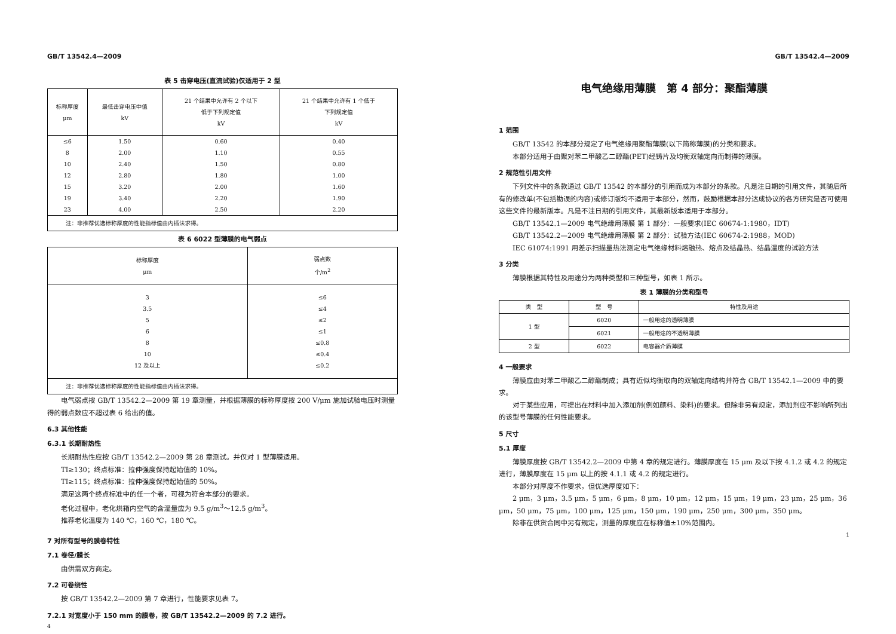GB/T 13542.4—2009
表 5 击穿电压(直流试验)仅适用于 2 型
| 标称厚度 μm | 最低击穿电压中值 kV | 21 个结果中允许有 2 个以下 低于下列规定值 kV | 21 个结果中允许有 1 个低于 下列规定值 kV |
| --- | --- | --- | --- |
| ≤6 | 1.50 | 0.60 | 0.40 |
| 8 | 2.00 | 1.10 | 0.55 |
| 10 | 2.40 | 1.50 | 0.80 |
| 12 | 2.80 | 1.80 | 1.00 |
| 15 | 3.20 | 2.00 | 1.60 |
| 19 | 3.40 | 2.20 | 1.90 |
| 23 | 4.00 | 2.50 | 2.20 |
| 注：非推荐优选标称厚度的性能指标值由内插法求得。 | | | |
表 6 6022 型薄膜的电气弱点
| 标称厚度 μm | 弱点数 个/m<sup>2</sup> |
| --- | --- |
| 3 | ≤6 |
| 3.5 | ≤4 |
| 5 | ≤2 |
| 6 | ≤1 |
| 8 | ≤0.8 |
| 10 | ≤0.4 |
| 12 及以上 | ≤0.2 |
| 注：非推荐优选标称厚度的性能指标值由内插法求得。 | |
电气弱点按 GB/T 13542.2—2009 第 19 章测量，并根据薄膜的标称厚度按 200 V/μm 施加试验电压时测量得的弱点数应不超过表 6 给出的值。
6.3 其他性能
6.3.1 长期耐热性
长期耐热性应按 GB/T 13542.2—2009 第 28 章测试。并仅对 1 型薄膜适用。
TI≥130；终点标准：拉伸强度保持起始值的 10%。
TI≥115；终点标准：拉伸强度保持起始值的 50%。
满足这两个终点标准中的任一个者，可视为符合本部分的要求。
老化过程中，老化烘箱内空气的含湿量应为 9.5 g/m<sup>3</sup>～12.5 g/m<sup>3</sup>。
推荐老化温度为 140 ℃，160 ℃，180 ℃。
7 对所有型号的膜卷特性
7.1 卷径/膜长
由供需双方商定。
7.2 可卷绕性
按 GB/T 13542.2—2009 第 7 章进行，性能要求见表 7。
7.2.1 对宽度小于 150 mm 的膜卷，按 GB/T 13542.2—2009 的 7.2 进行。
4
GB/T 13542.4—2009
电气绝缘用薄膜　第 4 部分：聚酯薄膜
1 范围
GB/T 13542 的本部分规定了电气绝缘用聚酯薄膜(以下简称薄膜)的分类和要求。
本部分适用于由聚对苯二甲酸乙二醇酯(PET)经铸片及均衡双轴定向而制得的薄膜。
2 规范性引用文件
下列文件中的条款通过 GB/T 13542 的本部分的引用而成为本部分的条款。凡是注日期的引用文件，其随后所有的修改单(不包括勘误的内容)或修订版均不适用于本部分，然而，鼓励根据本部分达成协议的各方研究是否可使用这些文件的最新版本。凡是不注日期的引用文件，其最新版本适用于本部分。
GB/T 13542.1—2009 电气绝缘用薄膜 第 1 部分：一般要求(IEC 60674-1:1980，IDT)
GB/T 13542.2—2009 电气绝缘用薄膜 第 2 部分：试验方法(IEC 60674-2:1988，MOD)
IEC 61074:1991 用差示扫描量热法测定电气绝缘材料熔融热、熔点及结晶热、结晶温度的试验方法
3 分类
薄膜根据其特性及用途分为两种类型和三种型号，如表 1 所示。
表 1 薄膜的分类和型号
| 类 型 | 型 号 | 特性及用途 |
| --- | --- | --- |
| 1 型 | 6020 | 一般用途的透明薄膜 |
| | 6021 | 一般用途的不透明薄膜 |
| 2 型 | 6022 | 电容器介质薄膜 |
4 一般要求
薄膜应由对苯二甲酸乙二醇酯制成；具有近似均衡取向的双轴定向结构并符合 GB/T 13542.1—2009 中的要求。
对于某些应用，可提出在材料中加入添加剂(例如颜料、染料)的要求。但除非另有规定，添加剂应不影响所列出的该型号薄膜的任何性能要求。
5 尺寸
5.1 厚度
薄膜厚度按 GB/T 13542.2—2009 中第 4 章的规定进行。薄膜厚度在 15 μm 及以下按 4.1.2 或 4.2 的规定进行，薄膜厚度在 15 μm 以上的按 4.1.1 或 4.2 的规定进行。
本部分对厚度不作要求，但优选厚度如下：
2 μm，3 μm，3.5 μm，5 μm，6 μm，8 μm，10 μm，12 μm，15 μm，19 μm，23 μm，25 μm，36 μm，50 μm，75 μm，100 μm，125 μm，150 μm，190 μm，250 μm，300 μm，350 μm。
除非在供货合同中另有规定，测量的厚度应在标称值±10%范围内。
1